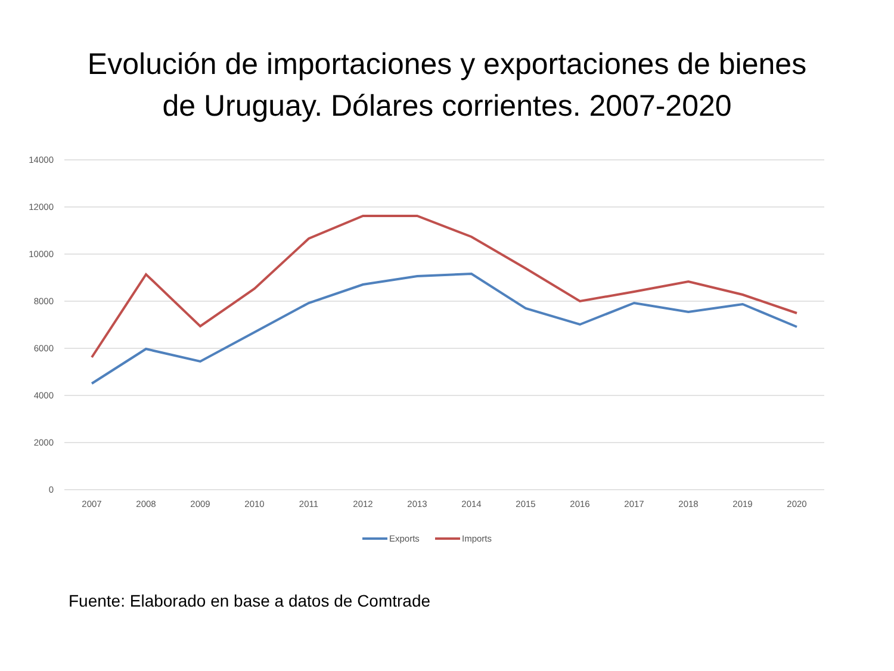Evolución de importaciones y exportaciones de bienes
de Uruguay. Dólares corrientes. 2007-2020
14000
12000
10000
8000
6000
4000
2000
0
2007
2008
2009
2010
2011
2012
2013
2014
2015
2016
2017
2018
2019
2020
Exports
Imports
Fuente: Elaborado en base a datos de Comtrade